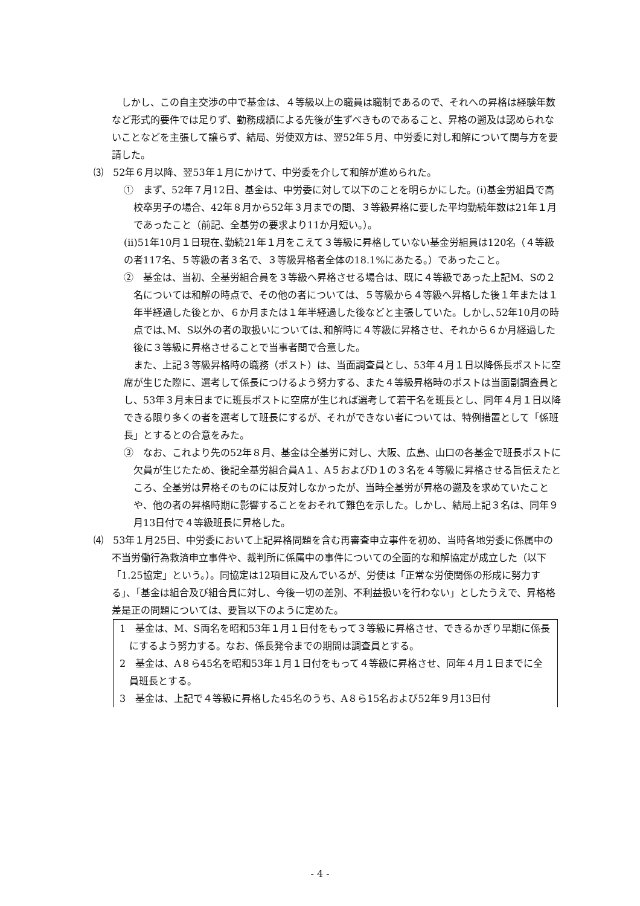しかし、この自主交渉の中で基金は、４等級以上の職員は職制であるので、それへの昇格は経験年数など形式的要件では足りず、勤務成績による先後が生ずべきものであること、昇格の遡及は認められないことなどを主張して譲らず、結局、労使双方は、翌52年５月、中労委に対し和解について関与方を要請した。
⑶　52年６月以降、翌53年１月にかけて、中労委を介して和解が進められた。
①　まず、52年７月12日、基金は、中労委に対して以下のことを明らかにした。(i)基金労組員で高校卒男子の場合、42年８月から52年３月までの間、３等級昇格に要した平均勤続年数は21年１月であったこと（前記、全基労の要求より11か月短い。）。
(ii)51年10月１日現在､勤続21年１月をこえて３等級に昇格していない基金労組員は120名（４等級の者117名、５等級の者３名で、３等級昇格者全体の18.1%にあたる。）であったこと。
②　基金は、当初、全基労組合員を３等級へ昇格させる場合は、既に４等級であった上記M、Sの２名については和解の時点で、その他の者については、５等級から４等級へ昇格した後１年または１年半経過した後とか、６か月または１年半経過した後などと主張していた。しかし､52年10月の時点では､M、S以外の者の取扱いについては､和解時に４等級に昇格させ、それから６か月経過した後に３等級に昇格させることで当事者間で合意した。
また、上記３等級昇格時の職務（ポスト）は、当面調査員とし、53年４月１日以降係長ポストに空席が生じた際に、選考して係長につけるよう努力する、また４等級昇格時のポストは当面副調査員とし、53年３月末日までに班長ポストに空席が生じれば選考して若干名を班長とし、同年４月１日以降できる限り多くの者を選考して班長にするが、それができない者については、特例措置として「係班長」とするとの合意をみた。
③　なお、これより先の52年８月、基金は全基労に対し、大阪、広島、山口の各基金で班長ポストに欠員が生じたため、後記全基労組合員A１、A５およびD１の３名を４等級に昇格させる旨伝えたところ、全基労は昇格そのものには反対しなかったが、当時全基労が昇格の遡及を求めていたことや、他の者の昇格時期に影響することをおそれて難色を示した。しかし、結局上記３名は、同年９月13日付で４等級班長に昇格した。
⑷　53年１月25日、中労委において上記昇格問題を含む再審査申立事件を初め、当時各地労委に係属中の不当労働行為救済申立事件や、裁判所に係属中の事件についての全面的な和解協定が成立した（以下「1.25協定」という。）。同協定は12項目に及んでいるが、労使は「正常な労使関係の形成に努力する」、「基金は組合及び組合員に対し、今後一切の差別、不利益扱いを行わない」としたうえで、昇格格差是正の問題については、要旨以下のように定めた。
1　基金は、M、S両名を昭和53年１月１日付をもって３等級に昇格させ、できるかぎり早期に係長にするよう努力する。なお、係長発令までの期間は調査員とする。
2　基金は、A８ら45名を昭和53年１月１日付をもって４等級に昇格させ、同年４月１日までに全員班長とする。
3　基金は、上記で４等級に昇格した45名のうち、A８ら15名および52年９月13日付
- 4 -